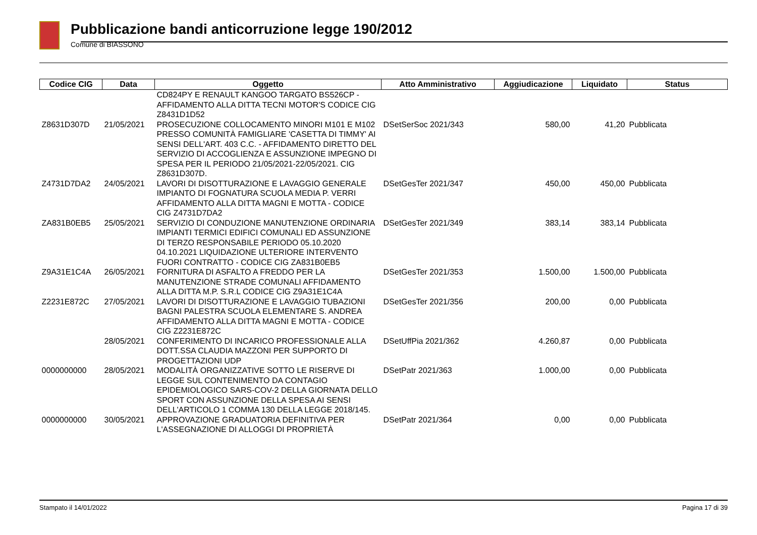Pubblicazione bandi anticorruzione legge 190/2012
Comune di BIASSONO
| Codice CIG | Data | Oggetto | Atto Amministrativo | Aggiudicazione | Liquidato | Status |
| --- | --- | --- | --- | --- | --- | --- |
| | | CD824PY E RENAULT KANGOO TARGATO BS526CP - AFFIDAMENTO ALLA DITTA TECNI MOTOR'S CODICE CIG Z8431D1D52 | | | | |
| Z8631D307D | 21/05/2021 | PROSECUZIONE COLLOCAMENTO MINORI M101 E M102 PRESSO COMUNITÀ FAMIGLIARE 'CASETTA DI TIMMY' AI SENSI DELL'ART. 403 C.C. - AFFIDAMENTO DIRETTO DEL SERVIZIO DI ACCOGLIENZA E ASSUNZIONE IMPEGNO DI SPESA PER IL PERIODO 21/05/2021-22/05/2021. CIG Z8631D307D. | DSetSerSoc 2021/343 | 580,00 | 41,20 | Pubblicata |
| Z4731D7DA2 | 24/05/2021 | LAVORI DI DISOTTURAZIONE E LAVAGGIO GENERALE IMPIANTO DI FOGNATURA SCUOLA MEDIA P. VERRI AFFIDAMENTO ALLA DITTA MAGNI E MOTTA - CODICE CIG Z4731D7DA2 | DSetGesTer 2021/347 | 450,00 | 450,00 | Pubblicata |
| ZA831B0EB5 | 25/05/2021 | SERVIZIO DI CONDUZIONE MANUTENZIONE ORDINARIA IMPIANTI TERMICI EDIFICI COMUNALI ED ASSUNZIONE DI TERZO RESPONSABILE PERIODO 05.10.2020 04.10.2021 LIQUIDAZIONE ULTERIORE INTERVENTO FUORI CONTRATTO - CODICE CIG ZA831B0EB5 | DSetGesTer 2021/349 | 383,14 | 383,14 | Pubblicata |
| Z9A31E1C4A | 26/05/2021 | FORNITURA DI ASFALTO A FREDDO PER LA MANUTENZIONE STRADE COMUNALI AFFIDAMENTO ALLA DITTA M.P. S.R.L CODICE CIG Z9A31E1C4A | DSetGesTer 2021/353 | 1.500,00 | 1.500,00 | Pubblicata |
| Z2231E872C | 27/05/2021 | LAVORI DI DISOTTURAZIONE E LAVAGGIO TUBAZIONI BAGNI PALESTRA SCUOLA ELEMENTARE S. ANDREA AFFIDAMENTO ALLA DITTA MAGNI E MOTTA - CODICE CIG Z2231E872C | DSetGesTer 2021/356 | 200,00 | 0,00 | Pubblicata |
| | 28/05/2021 | CONFERIMENTO DI INCARICO PROFESSIONALE ALLA DOTT.SSA CLAUDIA MAZZONI PER SUPPORTO DI PROGETTAZIONI UDP | DSetUffPia 2021/362 | 4.260,87 | 0,00 | Pubblicata |
| 0000000000 | 28/05/2021 | MODALITÀ ORGANIZZATIVE SOTTO LE RISERVE DI LEGGE SUL CONTENIMENTO DA CONTAGIO EPIDEMIOLOGICO SARS-COV-2 DELLA GIORNATA DELLO SPORT CON ASSUNZIONE DELLA SPESA AI SENSI DELL'ARTICOLO 1 COMMA 130 DELLA LEGGE 2018/145. | DSetPatr 2021/363 | 1.000,00 | 0,00 | Pubblicata |
| 0000000000 | 30/05/2021 | APPROVAZIONE GRADUATORIA DEFINITIVA PER L'ASSEGNAZIONE DI ALLOGGI DI PROPRIETÀ | DSetPatr 2021/364 | 0,00 | 0,00 | Pubblicata |
Stampato il 14/01/2022 Pagina 17 di 39